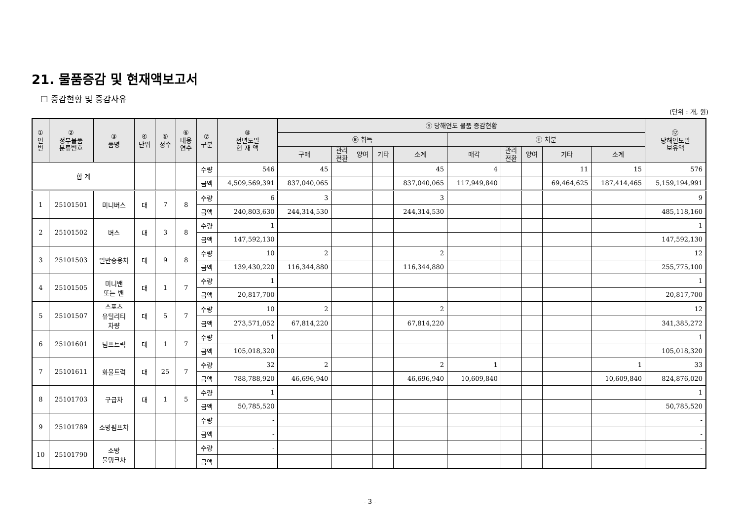21. 물품증감 및 현재액보고서
☐ 증감현황 및 증감사유
(단위 : 개, 원)
| ① 연 번 | ② 정부물품 분류번호 | ③ 품명 | ④ 단위 | ⑤ 정수 | ⑥ 내용 연수 | ⑦ 구분 | ⑧ 전년도말 현 재 액 | ⑨ 당해연도 물품 증감현황 | | | | | | | | | | ⑫ 당해연도말 보유액 |
| --- | --- | --- | --- | --- | --- | --- | --- | --- | --- | --- | --- | --- | --- | --- | --- | --- | --- | --- |
| | | | | | | | | ⑩ 취득 | | | | | ⑪ 처분 | | | | | |
| | | | | | | | | 구매 | 관리 전환 | 양여 | 기타 | 소계 | 매각 | 관리 전환 | 양여 | 기타 | 소계 | |
| 합 계 | | | | | | 수량 | 546 | 45 | | | | 45 | 4 | | | 11 | 15 | 576 |
| | | | | | | 금액 | 4,509,569,391 | 837,040,065 | | | | 837,040,065 | 117,949,840 | | | 69,464,625 | 187,414,465 | 5,159,194,991 |
| 1 | 25101501 | 미니버스 | 대 | 7 | 8 | 수량 | 6 | 3 | | | | 3 | | | | | | 9 |
| | | | | | | 금액 | 240,803,630 | 244,314,530 | | | | 244,314,530 | | | | | | 485,118,160 |
| 2 | 25101502 | 버스 | 대 | 3 | 8 | 수량 | 1 | | | | | | | | | | | 1 |
| | | | | | | 금액 | 147,592,130 | | | | | | | | | | | 147,592,130 |
| 3 | 25101503 | 일반승용차 | 대 | 9 | 8 | 수량 | 10 | 2 | | | | 2 | | | | | | 12 |
| | | | | | | 금액 | 139,430,220 | 116,344,880 | | | | 116,344,880 | | | | | | 255,775,100 |
| 4 | 25101505 | 미니밴 또는 밴 | 대 | 1 | 7 | 수량 | 1 | | | | | | | | | | | 1 |
| | | | | | | 금액 | 20,817,700 | | | | | | | | | | | 20,817,700 |
| 5 | 25101507 | 스포츠 유틸리티 차량 | 대 | 5 | 7 | 수량 | 10 | 2 | | | | 2 | | | | | | 12 |
| | | | | | | 금액 | 273,571,052 | 67,814,220 | | | | 67,814,220 | | | | | | 341,385,272 |
| 6 | 25101601 | 덤프트럭 | 대 | 1 | 7 | 수량 | 1 | | | | | | | | | | | 1 |
| | | | | | | 금액 | 105,018,320 | | | | | | | | | | | 105,018,320 |
| 7 | 25101611 | 화물트럭 | 대 | 25 | 7 | 수량 | 32 | 2 | | | | 2 | 1 | | | | 1 | 33 |
| | | | | | | 금액 | 788,788,920 | 46,696,940 | | | | 46,696,940 | 10,609,840 | | | | 10,609,840 | 824,876,020 |
| 8 | 25101703 | 구급차 | 대 | 1 | 5 | 수량 | 1 | | | | | | | | | | | 1 |
| | | | | | | 금액 | 50,785,520 | | | | | | | | | | | 50,785,520 |
| 9 | 25101789 | 소방펌프차 | | | | 수량 | - | | | | | | | | | | | - |
| | | | | | | 금액 | - | | | | | | | | | | | - |
| 10 | 25101790 | 소방 물탱크차 | | | | 수량 | - | | | | | | | | | | | - |
| | | | | | | 금액 | - | | | | | | | | | | | - |
- 3 -